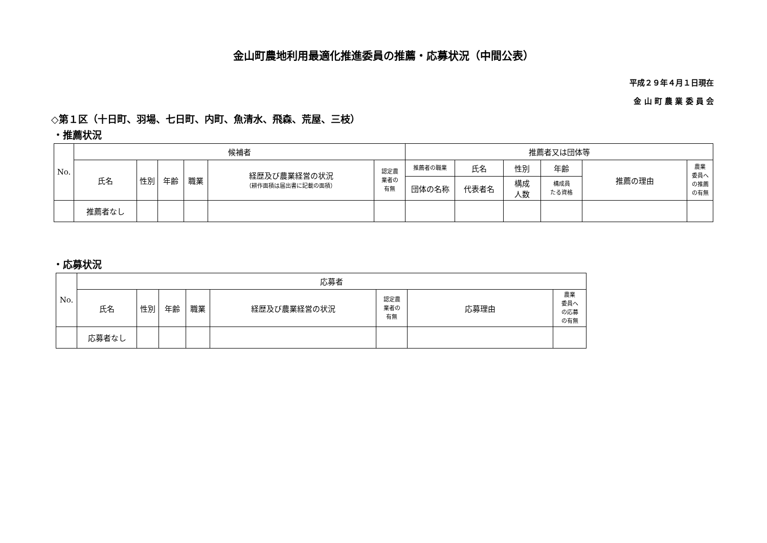金山町農地利用最適化推進委員の推薦・応募状況（中間公表）
平成２９年４月１日現在
金 山 町 農 業 委 員 会
◇第１区（十日町、羽場、七日町、内町、魚清水、飛森、荒屋、三枝）
・推薦状況
| No. | 候補者 | | | | | | 推薦者又は団体等 | | | | | |
| --- | --- | --- | --- | --- | --- | --- | --- | --- | --- | --- | --- | --- |
| | 氏名 | 性別 | 年齢 | 職業 | 経歴及び農業経営の状況 （耕作面積は届出書に記載の面積） | 認定農 業者の 有無 | 推薦者の職業 | 氏名 | 性別 | 年齢 | 推薦の理由 | 農業 委員へ の推薦 の有無 |
| | | | | | | | 団体の名称 | 代表者名 | 構成 人数 | 構成員 たる資格 | | |
| | 推薦者なし | | | | | | | | | | | |
・応募状況
| No. | 応募者 | | | | | | | |
| --- | --- | --- | --- | --- | --- | --- | --- | --- |
| | 氏名 | 性別 | 年齢 | 職業 | 経歴及び農業経営の状況 | 認定農 業者の 有無 | 応募理由 | 農業 委員へ の応募 の有無 |
| | 応募者なし | | | | | | | |